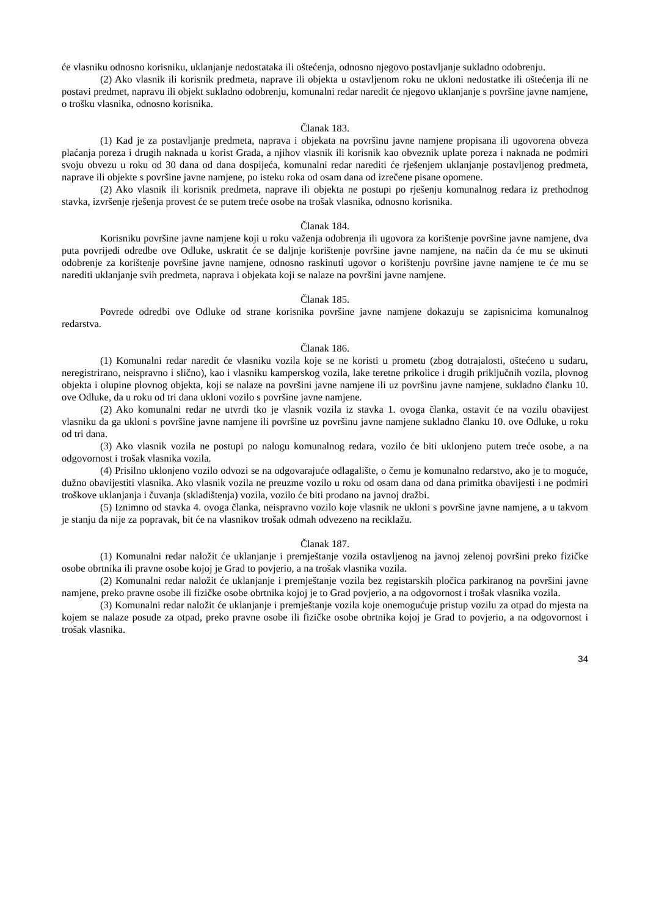će vlasniku odnosno korisniku, uklanjanje nedostataka ili oštećenja, odnosno njegovo postavljanje sukladno odobrenju.
(2) Ako vlasnik ili korisnik predmeta, naprave ili objekta u ostavljenom roku ne ukloni nedostatke ili oštećenja ili ne postavi predmet, napravu ili objekt sukladno odobrenju, komunalni redar naredit će njegovo uklanjanje s površine javne namjene, o trošku vlasnika, odnosno korisnika.
Članak 183.
(1) Kad je za postavljanje predmeta, naprava i objekata na površinu javne namjene propisana ili ugovorena obveza plaćanja poreza i drugih naknada u korist Grada, a njihov vlasnik ili korisnik kao obveznik uplate poreza i naknada ne podmiri svoju obvezu u roku od 30 dana od dana dospijeća, komunalni redar narediti će rješenjem uklanjanje postavljenog predmeta, naprave ili objekte s površine javne namjene, po isteku roka od osam dana od izrečene pisane opomene.
(2) Ako vlasnik ili korisnik predmeta, naprave ili objekta ne postupi po rješenju komunalnog redara iz prethodnog stavka, izvršenje rješenja provest će se putem treće osobe na trošak vlasnika, odnosno korisnika.
Članak 184.
Korisniku površine javne namjene koji u roku važenja odobrenja ili ugovora za korištenje površine javne namjene, dva puta povrijedi odredbe ove Odluke, uskratit će se daljnje korištenje površine javne namjene, na način da će mu se ukinuti odobrenje za korištenje površine javne namjene, odnosno raskinuti ugovor o korištenju površine javne namjene te će mu se narediti uklanjanje svih predmeta, naprava i objekata koji se nalaze na površini javne namjene.
Članak 185.
Povrede odredbi ove Odluke od strane korisnika površine javne namjene dokazuju se zapisnicima komunalnog redarstva.
Članak 186.
(1) Komunalni redar naredit će vlasniku vozila koje se ne koristi u prometu (zbog dotrajalosti, oštećeno u sudaru, neregistrirano, neispravno i slično), kao i vlasniku kamperskog vozila, lake teretne prikolice i drugih priključnih vozila, plovnog objekta i olupine plovnog objekta, koji se nalaze na površini javne namjene ili uz površinu javne namjene, sukladno članku 10. ove Odluke, da u roku od tri dana ukloni vozilo s površine javne namjene.
(2) Ako komunalni redar ne utvrdi tko je vlasnik vozila iz stavka 1. ovoga članka, ostavit će na vozilu obavijest vlasniku da ga ukloni s površine javne namjene ili površine uz površinu javne namjene sukladno članku 10. ove Odluke, u roku od tri dana.
(3) Ako vlasnik vozila ne postupi po nalogu komunalnog redara, vozilo će biti uklonjeno putem treće osobe, a na odgovornost i trošak vlasnika vozila.
(4) Prisilno uklonjeno vozilo odvozi se na odgovarajuće odlagalište, o čemu je komunalno redarstvo, ako je to moguće, dužno obavijestiti vlasnika. Ako vlasnik vozila ne preuzme vozilo u roku od osam dana od dana primitka obavijesti i ne podmiri troškove uklanjanja i čuvanja (skladištenja) vozila, vozilo će biti prodano na javnoj dražbi.
(5) Iznimno od stavka 4. ovoga članka, neispravno vozilo koje vlasnik ne ukloni s površine javne namjene, a u takvom je stanju da nije za popravak, bit će na vlasnikov trošak odmah odvezeno na reciklažu.
Članak 187.
(1) Komunalni redar naložit će uklanjanje i premještanje vozila ostavljenog na javnoj zelenoj površini preko fizičke osobe obrtnika ili pravne osobe kojoj je Grad to povjerio, a na trošak vlasnika vozila.
(2) Komunalni redar naložit će uklanjanje i premještanje vozila bez registarskih pločica parkiranog na površini javne namjene, preko pravne osobe ili fizičke osobe obrtnika kojoj je to Grad povjerio, a na odgovornost i trošak vlasnika vozila.
(3) Komunalni redar naložit će uklanjanje i premještanje vozila koje onemogućuje pristup vozilu za otpad do mjesta na kojem se nalaze posude za otpad, preko pravne osobe ili fizičke osobe obrtnika kojoj je Grad to povjerio, a na odgovornost i trošak vlasnika.
34